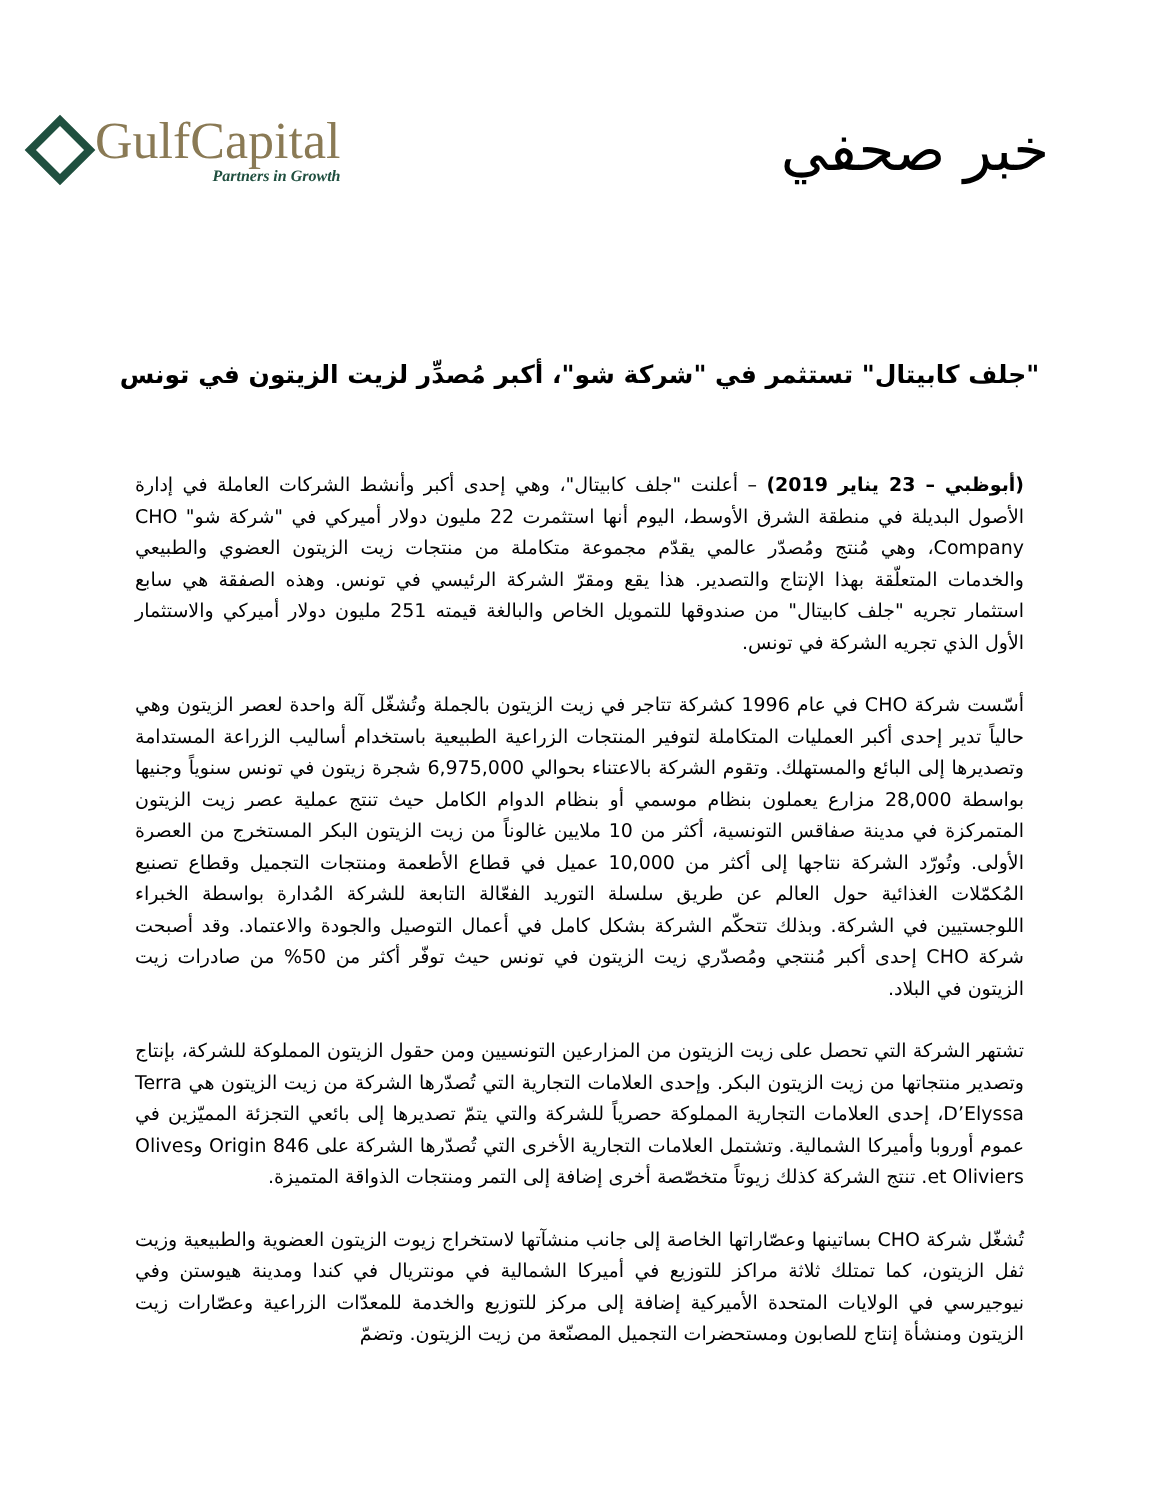GulfCapital
Partners in Growth
خبر صحفي
"جلف كابيتال" تستثمر في "شركة شو"، أكبر مُصدِّر لزيت الزيتون في تونس
(أبوظبي – 23 يناير 2019) – أعلنت "جلف كابيتال"، وهي إحدى أكبر وأنشط الشركات العاملة في إدارة الأصول البديلة في منطقة الشرق الأوسط، اليوم أنها استثمرت 22 مليون دولار أميركي في "شركة شو" CHO Company، وهي مُنتج ومُصدّر عالمي يقدّم مجموعة متكاملة من منتجات زيت الزيتون العضوي والطبيعي والخدمات المتعلّقة بهذا الإنتاج والتصدير. هذا يقع ومقرّ الشركة الرئيسي في تونس. وهذه الصفقة هي سابع استثمار تجريه "جلف كابيتال" من صندوقها للتمويل الخاص والبالغة قيمته 251 مليون دولار أميركي والاستثمار الأول الذي تجريه الشركة في تونس.
أسّست شركة CHO في عام 1996 كشركة تتاجر في زيت الزيتون بالجملة وتُشغّل آلة واحدة لعصر الزيتون وهي حالياً تدير إحدى أكبر العمليات المتكاملة لتوفير المنتجات الزراعية الطبيعية باستخدام أساليب الزراعة المستدامة وتصديرها إلى البائع والمستهلك. وتقوم الشركة بالاعتناء بحوالي 6,975,000 شجرة زيتون في تونس سنوياً وجنيها بواسطة 28,000 مزارع يعملون بنظام موسمي أو بنظام الدوام الكامل حيث تنتج عملية عصر زيت الزيتون المتمركزة في مدينة صفاقس التونسية، أكثر من 10 ملايين غالوناً من زيت الزيتون البكر المستخرج من العصرة الأولى. وتُورّد الشركة نتاجها إلى أكثر من 10,000 عميل في قطاع الأطعمة ومنتجات التجميل وقطاع تصنيع المُكمّلات الغذائية حول العالم عن طريق سلسلة التوريد الفعّالة التابعة للشركة المُدارة بواسطة الخبراء اللوجستيين في الشركة. وبذلك تتحكّم الشركة بشكل كامل في أعمال التوصيل والجودة والاعتماد. وقد أصبحت شركة CHO إحدى أكبر مُنتجي ومُصدّري زيت الزيتون في تونس حيث توفّر أكثر من 50% من صادرات زيت الزيتون في البلاد.
تشتهر الشركة التي تحصل على زيت الزيتون من المزارعين التونسيين ومن حقول الزيتون المملوكة للشركة، بإنتاج وتصدير منتجاتها من زيت الزيتون البكر. وإحدى العلامات التجارية التي تُصدّرها الشركة من زيت الزيتون هي Terra D’Elyssa، إحدى العلامات التجارية المملوكة حصرياً للشركة والتي يتمّ تصديرها إلى بائعي التجزئة المميّزين في عموم أوروبا وأميركا الشمالية. وتشتمل العلامات التجارية الأخرى التي تُصدّرها الشركة على Origin 846 وOlives et Oliviers. تنتج الشركة كذلك زيوتاً متخصّصة أخرى إضافة إلى التمر ومنتجات الذواقة المتميزة.
تُشغّل شركة CHO بساتينها وعصّاراتها الخاصة إلى جانب منشآتها لاستخراج زيوت الزيتون العضوية والطبيعية وزيت ثفل الزيتون، كما تمتلك ثلاثة مراكز للتوزيع في أميركا الشمالية في مونتريال في كندا ومدينة هيوستن وفي نيوجيرسي في الولايات المتحدة الأميركية إضافة إلى مركز للتوزيع والخدمة للمعدّات الزراعية وعصّارات زيت الزيتون ومنشأة إنتاج للصابون ومستحضرات التجميل المصنّعة من زيت الزيتون. وتضمّ